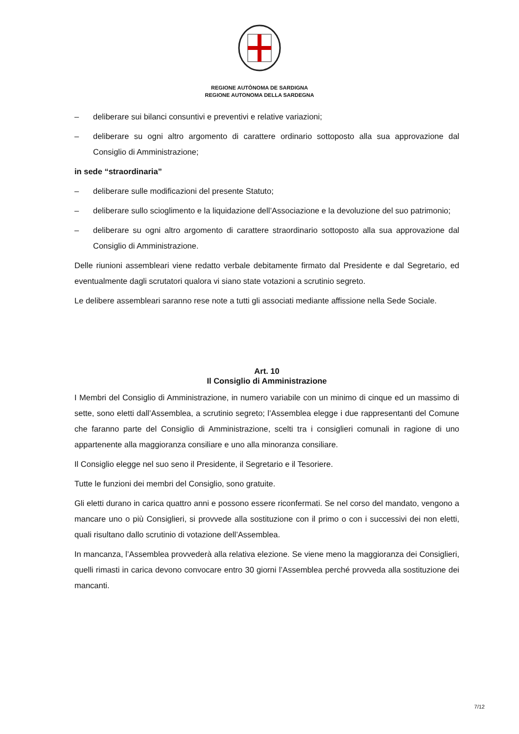REGIONE AUTÒNOMA DE SARDIGNA
REGIONE AUTONOMA DELLA SARDEGNA
– deliberare sui bilanci consuntivi e preventivi e relative variazioni;
– deliberare su ogni altro argomento di carattere ordinario sottoposto alla sua approvazione dal Consiglio di Amministrazione;
in sede “straordinaria”
– deliberare sulle modificazioni del presente Statuto;
– deliberare sullo scioglimento e la liquidazione dell’Associazione e la devoluzione del suo patrimonio;
– deliberare su ogni altro argomento di carattere straordinario sottoposto alla sua approvazione dal Consiglio di Amministrazione.
Delle riunioni assembleari viene redatto verbale debitamente firmato dal Presidente e dal Segretario, ed eventualmente dagli scrutatori qualora vi siano state votazioni a scrutinio segreto.
Le delibere assembleari saranno rese note a tutti gli associati mediante affissione nella Sede Sociale.
Art. 10
Il Consiglio di Amministrazione
I Membri del Consiglio di Amministrazione, in numero variabile con un minimo di cinque ed un massimo di sette, sono eletti dall’Assemblea, a scrutinio segreto; l’Assemblea elegge i due rappresentanti del Comune che faranno parte del Consiglio di Amministrazione, scelti tra i consiglieri comunali in ragione di uno appartenente alla maggioranza consiliare e uno alla minoranza consiliare.
Il Consiglio elegge nel suo seno il Presidente, il Segretario e il Tesoriere.
Tutte le funzioni dei membri del Consiglio, sono gratuite.
Gli eletti durano in carica quattro anni e possono essere riconfermati. Se nel corso del mandato, vengono a mancare uno o più Consiglieri, si provvede alla sostituzione con il primo o con i successivi dei non eletti, quali risultano dallo scrutinio di votazione dell’Assemblea.
In mancanza, l’Assemblea provvederà alla relativa elezione. Se viene meno la maggioranza dei Consiglieri, quelli rimasti in carica devono convocare entro 30 giorni l’Assemblea perché provveda alla sostituzione dei mancanti.
7/12